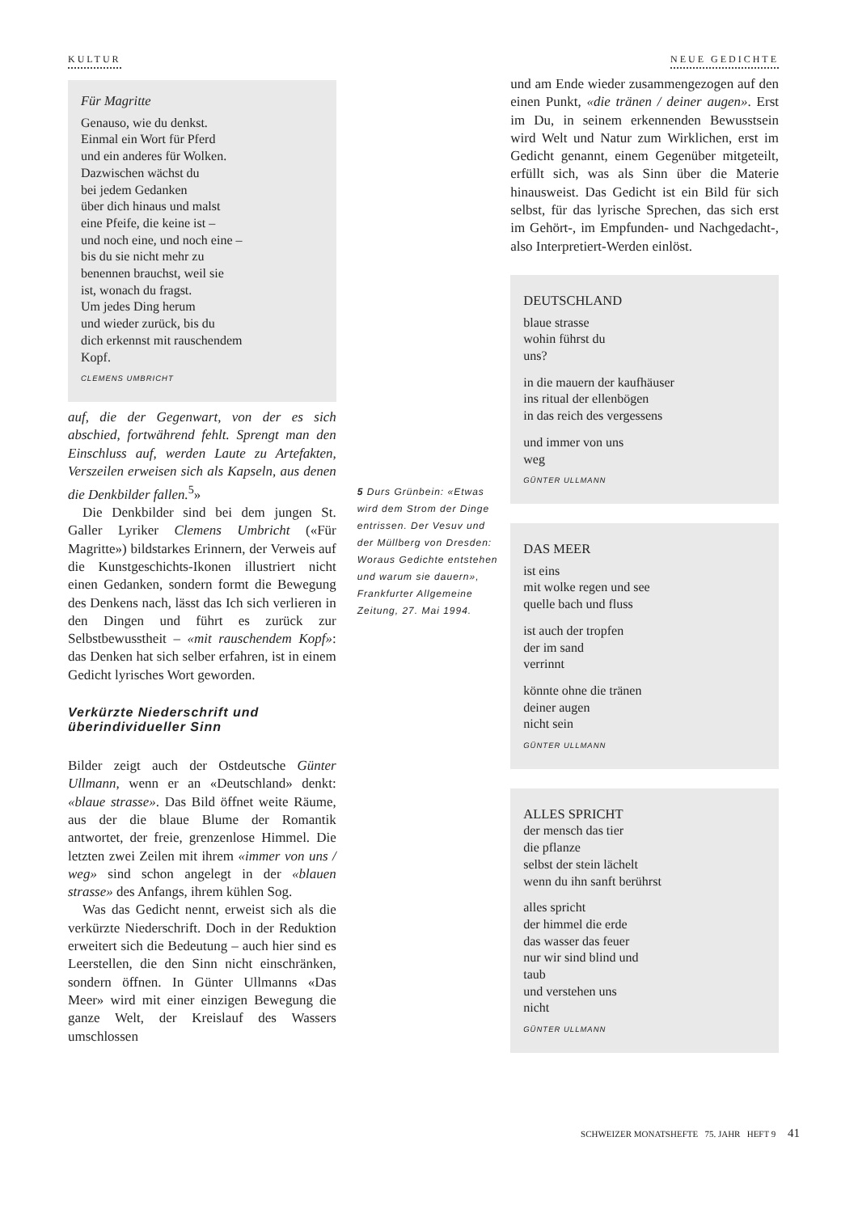KULTUR NEUE GEDICHTE
Für Magritte
Genauso, wie du denkst.
Einmal ein Wort für Pferd
und ein anderes für Wolken.
Dazwischen wächst du
bei jedem Gedanken
über dich hinaus und malst
eine Pfeife, die keine ist –
und noch eine, und noch eine –
bis du sie nicht mehr zu
benennen brauchst, weil sie
ist, wonach du fragst.
Um jedes Ding herum
und wieder zurück, bis du
dich erkennst mit rauschendem
Kopf.
CLEMENS UMBRICHT
auf, die der Gegenwart, von der es sich abschied, fortwährend fehlt. Sprengt man den Einschluss auf, werden Laute zu Artefakten, Verszeilen erweisen sich als Kapseln, aus denen die Denkbilder fallen.<sup>5</sup>»
Die Denkbilder sind bei dem jungen St. Galler Lyriker Clemens Umbricht («Für Magritte») bildstarkes Erinnern, der Verweis auf die Kunstgeschichts-Ikonen illustriert nicht einen Gedanken, sondern formt die Bewegung des Denkens nach, lässt das Ich sich verlieren in den Dingen und führt es zurück zur Selbstbewusstheit – «mit rauschendem Kopf»: das Denken hat sich selber erfahren, ist in einem Gedicht lyrisches Wort geworden.
Verkürzte Niederschrift und überindividueller Sinn
Bilder zeigt auch der Ostdeutsche Günter Ullmann, wenn er an «Deutschland» denkt: «blaue strasse». Das Bild öffnet weite Räume, aus der die blaue Blume der Romantik antwortet, der freie, grenzenlose Himmel. Die letzten zwei Zeilen mit ihrem «immer von uns / weg» sind schon angelegt in der «blauen strasse» des Anfangs, ihrem kühlen Sog.
Was das Gedicht nennt, erweist sich als die verkürzte Niederschrift. Doch in der Reduktion erweitert sich die Bedeutung – auch hier sind es Leerstellen, die den Sinn nicht einschränken, sondern öffnen. In Günter Ullmanns «Das Meer» wird mit einer einzigen Bewegung die ganze Welt, der Kreislauf des Wassers umschlossen
5 Durs Grünbein: «Etwas wird dem Strom der Dinge entrissen. Der Vesuv und der Müllberg von Dresden: Woraus Gedichte entstehen und warum sie dauern», Frankfurter Allgemeine Zeitung, 27. Mai 1994.
und am Ende wieder zusammengezogen auf den einen Punkt, «die tränen / deiner augen». Erst im Du, in seinem erkennenden Bewusstsein wird Welt und Natur zum Wirklichen, erst im Gedicht genannt, einem Gegenüber mitgeteilt, erfüllt sich, was als Sinn über die Materie hinausweist. Das Gedicht ist ein Bild für sich selbst, für das lyrische Sprechen, das sich erst im Gehört-, im Empfunden- und Nachgedacht-, also Interpretiert-Werden einlöst.
DEUTSCHLAND
blaue strasse
wohin führst du
uns?
in die mauern der kaufhäuser
ins ritual der ellenbögen
in das reich des vergessens
und immer von uns
weg
GÜNTER ULLMANN
DAS MEER
ist eins
mit wolke regen und see
quelle bach und fluss
ist auch der tropfen
der im sand
verrinnt
könnte ohne die tränen
deiner augen
nicht sein
GÜNTER ULLMANN
ALLES SPRICHT
der mensch das tier
die pflanze
selbst der stein lächelt
wenn du ihn sanft berührst
alles spricht
der himmel die erde
das wasser das feuer
nur wir sind blind und
taub
und verstehen uns
nicht
GÜNTER ULLMANN
SCHWEIZER MONATSHEFTE 75. JAHR HEFT 9 41